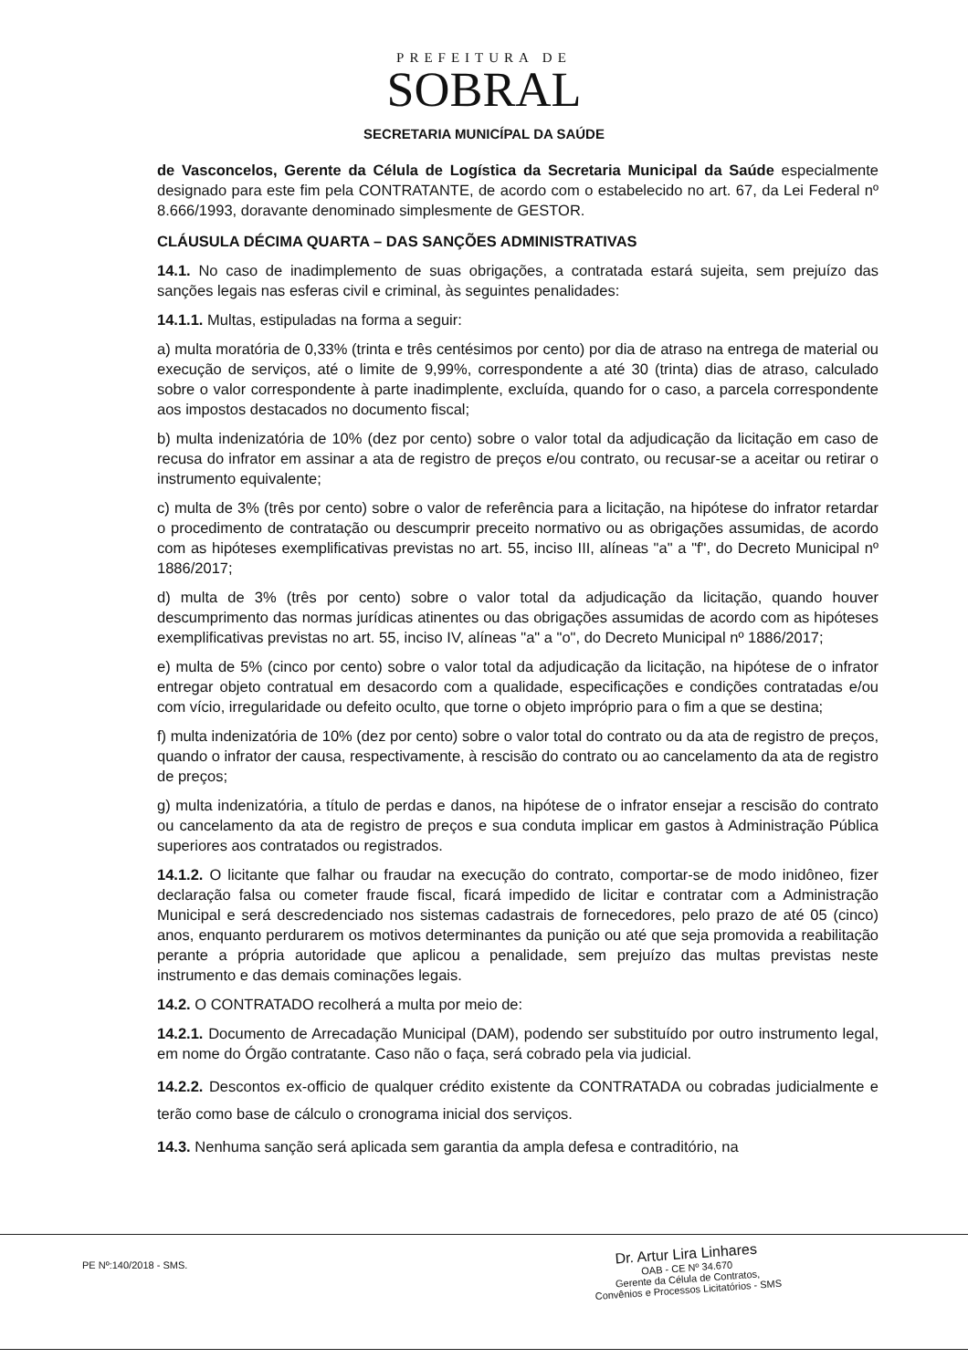PREFEITURA DE
SOBRAL
SECRETARIA MUNICÍPAL DA SAÚDE
de Vasconcelos, Gerente da Célula de Logística da Secretaria Municipal da Saúde especialmente designado para este fim pela CONTRATANTE, de acordo com o estabelecido no art. 67, da Lei Federal nº 8.666/1993, doravante denominado simplesmente de GESTOR.
CLÁUSULA DÉCIMA QUARTA – DAS SANÇÕES ADMINISTRATIVAS
14.1. No caso de inadimplemento de suas obrigações, a contratada estará sujeita, sem prejuízo das sanções legais nas esferas civil e criminal, às seguintes penalidades:
14.1.1. Multas, estipuladas na forma a seguir:
a) multa moratória de 0,33% (trinta e três centésimos por cento) por dia de atraso na entrega de material ou execução de serviços, até o limite de 9,99%, correspondente a até 30 (trinta) dias de atraso, calculado sobre o valor correspondente à parte inadimplente, excluída, quando for o caso, a parcela correspondente aos impostos destacados no documento fiscal;
b) multa indenizatória de 10% (dez por cento) sobre o valor total da adjudicação da licitação em caso de recusa do infrator em assinar a ata de registro de preços e/ou contrato, ou recusar-se a aceitar ou retirar o instrumento equivalente;
c) multa de 3% (três por cento) sobre o valor de referência para a licitação, na hipótese do infrator retardar o procedimento de contratação ou descumprir preceito normativo ou as obrigações assumidas, de acordo com as hipóteses exemplificativas previstas no art. 55, inciso III, alíneas "a" a "f", do Decreto Municipal nº 1886/2017;
d) multa de 3% (três por cento) sobre o valor total da adjudicação da licitação, quando houver descumprimento das normas jurídicas atinentes ou das obrigações assumidas de acordo com as hipóteses exemplificativas previstas no art. 55, inciso IV, alíneas "a" a "o", do Decreto Municipal nº 1886/2017;
e) multa de 5% (cinco por cento) sobre o valor total da adjudicação da licitação, na hipótese de o infrator entregar objeto contratual em desacordo com a qualidade, especificações e condições contratadas e/ou com vício, irregularidade ou defeito oculto, que torne o objeto impróprio para o fim a que se destina;
f) multa indenizatória de 10% (dez por cento) sobre o valor total do contrato ou da ata de registro de preços, quando o infrator der causa, respectivamente, à rescisão do contrato ou ao cancelamento da ata de registro de preços;
g) multa indenizatória, a título de perdas e danos, na hipótese de o infrator ensejar a rescisão do contrato ou cancelamento da ata de registro de preços e sua conduta implicar em gastos à Administração Pública superiores aos contratados ou registrados.
14.1.2. O licitante que falhar ou fraudar na execução do contrato, comportar-se de modo inidôneo, fizer declaração falsa ou cometer fraude fiscal, ficará impedido de licitar e contratar com a Administração Municipal e será descredenciado nos sistemas cadastrais de fornecedores, pelo prazo de até 05 (cinco) anos, enquanto perdurarem os motivos determinantes da punição ou até que seja promovida a reabilitação perante a própria autoridade que aplicou a penalidade, sem prejuízo das multas previstas neste instrumento e das demais cominações legais.
14.2. O CONTRATADO recolherá a multa por meio de:
14.2.1. Documento de Arrecadação Municipal (DAM), podendo ser substituído por outro instrumento legal, em nome do Órgão contratante. Caso não o faça, será cobrado pela via judicial.
14.2.2. Descontos ex-officio de qualquer crédito existente da CONTRATADA ou cobradas judicialmente e terão como base de cálculo o cronograma inicial dos serviços.
14.3. Nenhuma sanção será aplicada sem garantia da ampla defesa e contraditório, na
PE Nº:140/2018 - SMS.
Dr. Artur Lira Linhares
OAB - CE Nº 34.670
Gerente da Célula de Contratos,
Convênios e Processos Licitatórios - SMS